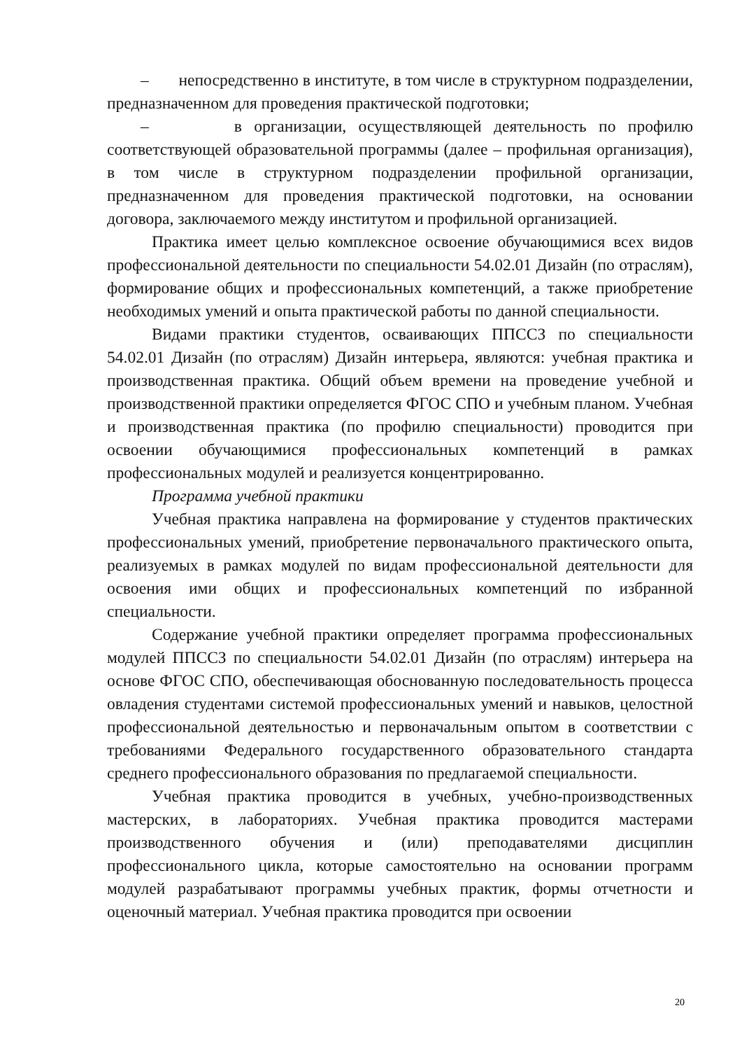– непосредственно в институте, в том числе в структурном подразделении, предназначенном для проведения практической подготовки;
– в организации, осуществляющей деятельность по профилю соответствующей образовательной программы (далее – профильная организация), в том числе в структурном подразделении профильной организации, предназначенном для проведения практической подготовки, на основании договора, заключаемого между институтом и профильной организацией.
Практика имеет целью комплексное освоение обучающимися всех видов профессиональной деятельности по специальности 54.02.01 Дизайн (по отраслям), формирование общих и профессиональных компетенций, а также приобретение необходимых умений и опыта практической работы по данной специальности.
Видами практики студентов, осваивающих ППССЗ по специальности 54.02.01 Дизайн (по отраслям) Дизайн интерьера, являются: учебная практика и производственная практика. Общий объем времени на проведение учебной и производственной практики определяется ФГОС СПО и учебным планом. Учебная и производственная практика (по профилю специальности) проводится при освоении обучающимися профессиональных компетенций в рамках профессиональных модулей и реализуется концентрированно.
Программа учебной практики
Учебная практика направлена на формирование у студентов практических профессиональных умений, приобретение первоначального практического опыта, реализуемых в рамках модулей по видам профессиональной деятельности для освоения ими общих и профессиональных компетенций по избранной специальности.
Содержание учебной практики определяет программа профессиональных модулей ППССЗ по специальности 54.02.01 Дизайн (по отраслям) интерьера на основе ФГОС СПО, обеспечивающая обоснованную последовательность процесса овладения студентами системой профессиональных умений и навыков, целостной профессиональной деятельностью и первоначальным опытом в соответствии с требованиями Федерального государственного образовательного стандарта среднего профессионального образования по предлагаемой специальности.
Учебная практика проводится в учебных, учебно-производственных мастерских, в лабораториях. Учебная практика проводится мастерами производственного обучения и (или) преподавателями дисциплин профессионального цикла, которые самостоятельно на основании программ модулей разрабатывают программы учебных практик, формы отчетности и оценочный материал. Учебная практика проводится при освоении
20